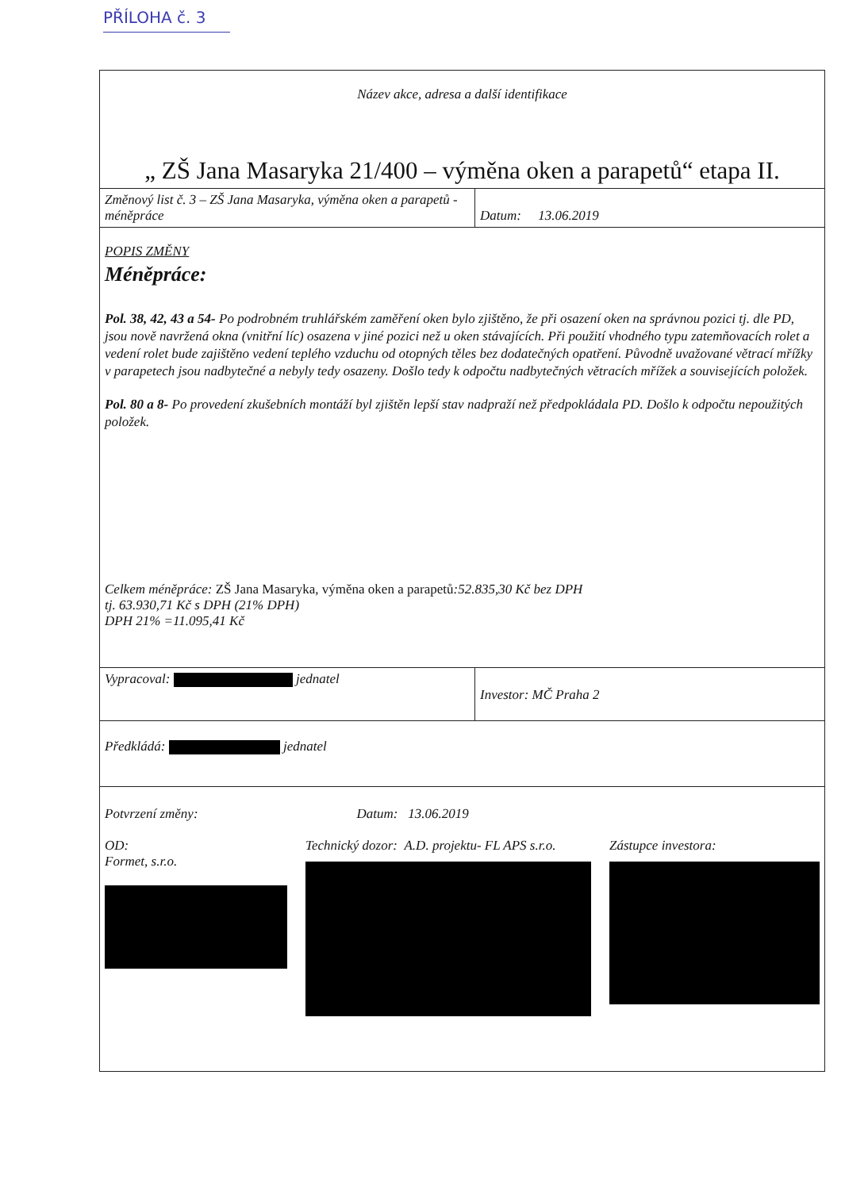PŘÍLOHA č. 3
| Název akce, adresa a další identifikace | |
| „ ZŠ Jana Masaryka 21/400 – výměna oken a parapetů“ etapa II. | |
| Změnový list č. 3 – ZŠ Jana Masaryka, výměna oken a parapetů - méněpráce | Datum: 13.06.2019 |
| POPIS ZMĚNY Méněpráce: Pol. 38, 42, 43 a 54- Po podrobném truhlářském zaměření oken bylo zjištěno, že při osazení oken na správnou pozici tj. dle PD, jsou nově navržená okna (vnitřní líc) osazena v jiné pozici než u oken stávajících. Při použití vhodného typu zatemňovacích rolet a vedení rolet bude zajištěno vedení teplého vzduchu od otopných těles bez dodatečných opatření. Původně uvažované větrací mřížky v parapetech jsou nadbytečné a nebyly tedy osazeny. Došlo tedy k odpočtu nadbytečných větracích mřížek a souvisejících položek. Pol. 80 a 8- Po provedení zkušebních montáží byl zjištěn lepší stav nadpraží než předpokládala PD. Došlo k odpočtu nepoužitých položek. Celkem méněpráce: ZŠ Jana Masaryka, výměna oken a parapetů :52.835,30 Kč bez DPH tj. 63.930,71 Kč s DPH (21% DPH) DPH 21% =11.095,41 Kč | |
| Vypracoval: jednatel | Investor: MČ Praha 2 |
| Předkládá: jednatel | |
| Potvrzení změny: Datum: 13.06.2019 OD: Formet, s.r.o. Technický dozor: A.D. projektu- FL APS s.r.o. Zástupce investora: | |